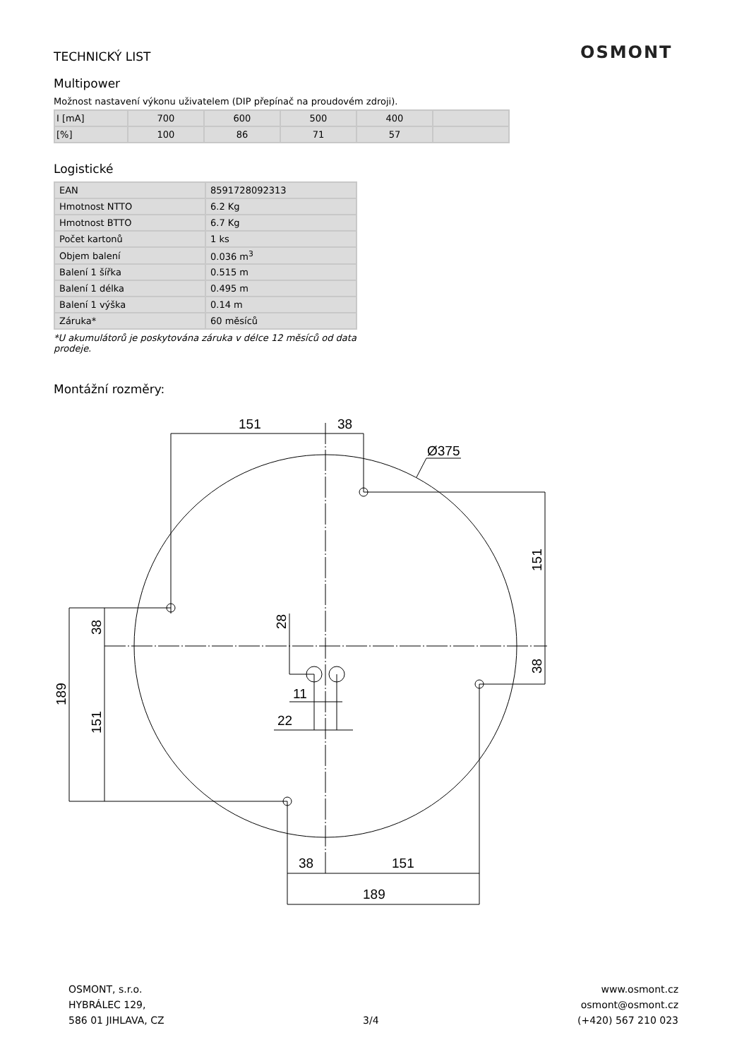OSMONT
TECHNICKÝ LIST
Multipower
Možnost nastavení výkonu uživatelem (DIP přepínač na proudovém zdroji).
| I [mA] | 700 | 600 | 500 | 400 | |
| [%] | 100 | 86 | 71 | 57 | |
Logistické
| EAN | 8591728092313 |
| Hmotnost NTTO | 6.2 Kg |
| Hmotnost BTTO | 6.7 Kg |
| Počet kartonů | 1 ks |
| Objem balení | 0.036 m<sup>3</sup> |
| Balení 1 šířka | 0.515 m |
| Balení 1 délka | 0.495 m |
| Balení 1 výška | 0.14 m |
| Záruka* | 60 měsíců |
*U akumulátorů je poskytována záruka v délce 12 měsíců od data prodeje.
Montážní rozměry:
151
38
Ø375
11
22
38
151
189
151
38
38
151
189
28
OSMONT, s.r.o.
HYBRÁLEC 129,
586 01 JIHLAVA, CZ
3/4 www.osmont.cz
osmont@osmont.cz
(+420) 567 210 023